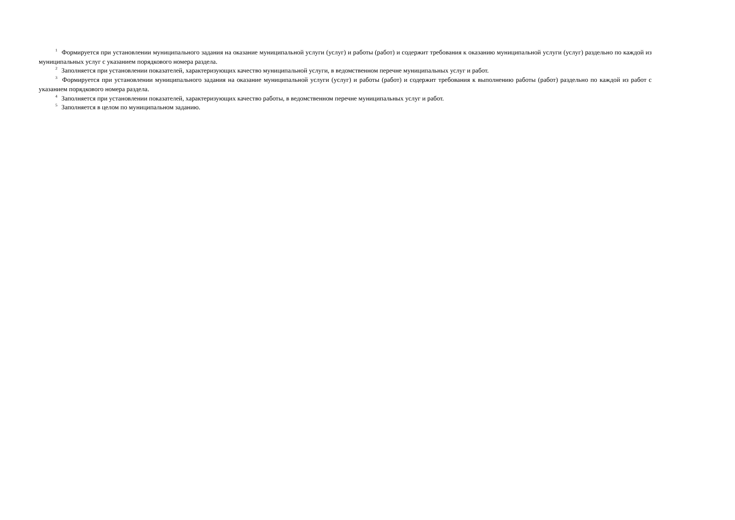<sup>1</sup> Формируется при установлении муниципального задания на оказание муниципальной услуги (услуг) и работы (работ) и содержит требования к оказанию муниципальной услуги (услуг) раздельно по каждой из муниципальных услуг с указанием порядкового номера раздела.
<sup>2</sup> Заполняется при установлении показателей, характеризующих качество муниципальной услуги, в ведомственном перечне муниципальных услуг и работ.
<sup>3</sup> Формируется при установлении муниципального задания на оказание муниципальной услуги (услуг) и работы (работ) и содержит требования к выполнению работы (работ) раздельно по каждой из работ с указанием порядкового номера раздела.
<sup>4</sup> Заполняется при установлении показателей, характеризующих качество работы, в ведомственном перечне муниципальных услуг и работ.
<sup>5</sup> Заполняется в целом по муниципальном заданию.